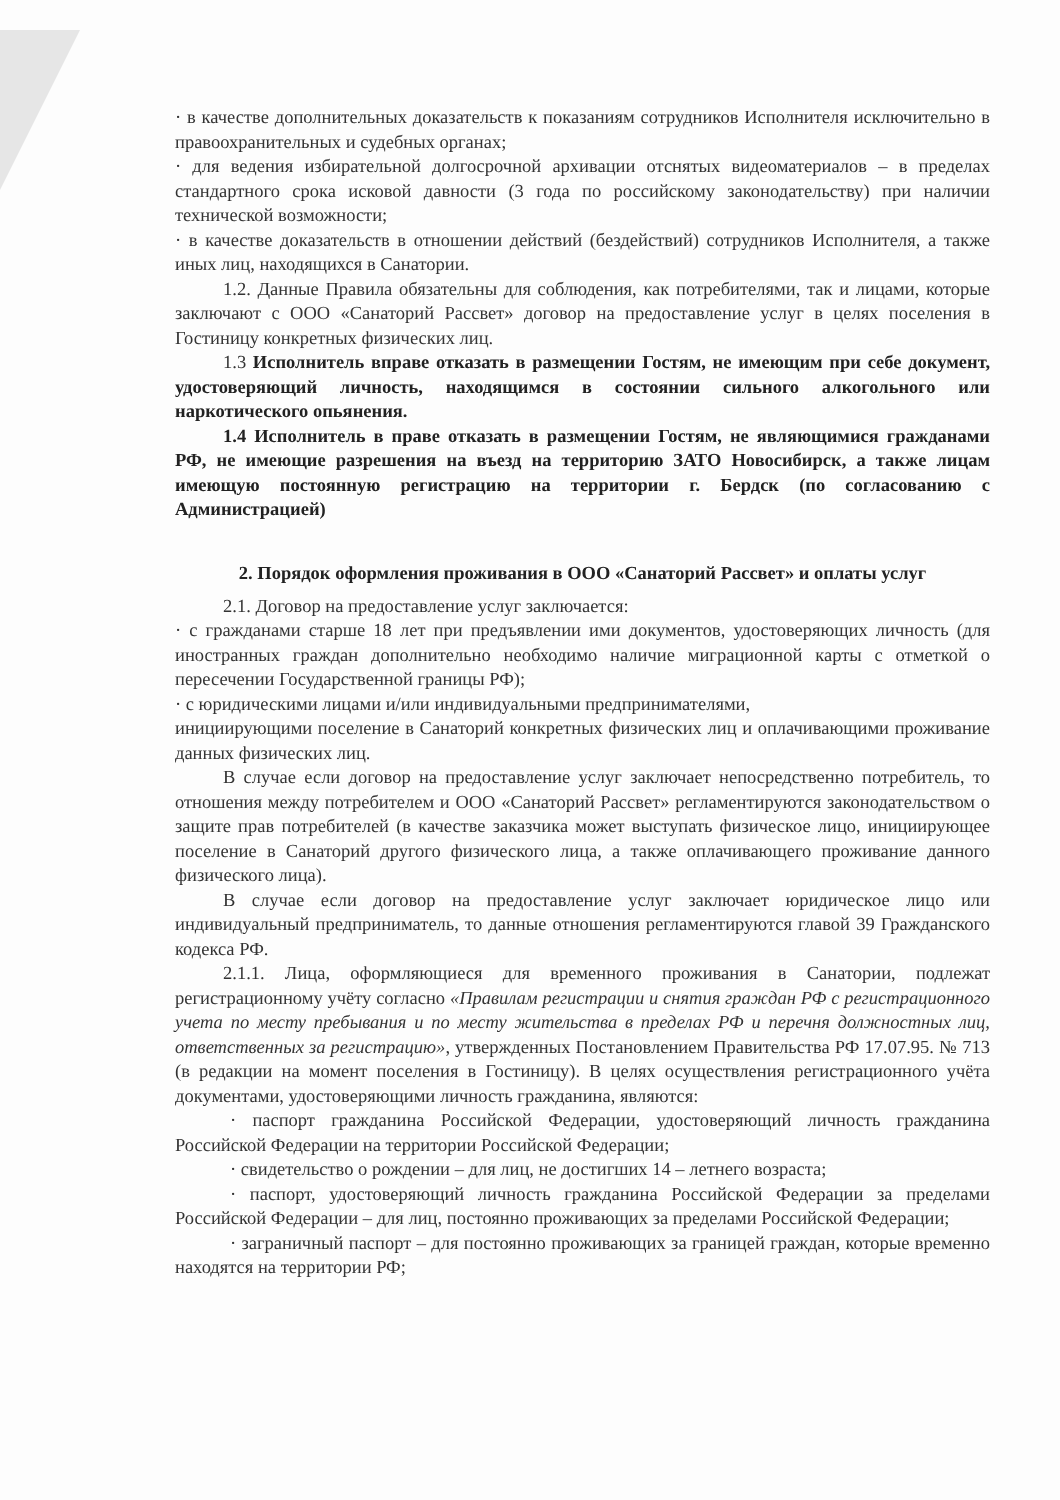· в качестве дополнительных доказательств к показаниям сотрудников Исполнителя исключительно в правоохранительных и судебных органах;
· для ведения избирательной долгосрочной архивации отснятых видеоматериалов – в пределах стандартного срока исковой давности (3 года по российскому законодательству) при наличии технической возможности;
· в качестве доказательств в отношении действий (бездействий) сотрудников Исполнителя, а также иных лиц, находящихся в Санатории.
1.2. Данные Правила обязательны для соблюдения, как потребителями, так и лицами, которые заключают с ООО «Санаторий Рассвет» договор на предоставление услуг в целях поселения в Гостиницу конкретных физических лиц.
1.3 Исполнитель вправе отказать в размещении Гостям, не имеющим при себе документ, удостоверяющий личность, находящимся в состоянии сильного алкогольного или наркотического опьянения.
1.4 Исполнитель в праве отказать в размещении Гостям, не являющимися гражданами РФ, не имеющие разрешения на въезд на территорию ЗАТО Новосибирск, а также лицам имеющую постоянную регистрацию на территории г. Бердск (по согласованию с Администрацией)
2. Порядок оформления проживания в ООО «Санаторий Рассвет» и оплаты услуг
2.1. Договор на предоставление услуг заключается:
· с гражданами старше 18 лет при предъявлении ими документов, удостоверяющих личность (для иностранных граждан дополнительно необходимо наличие миграционной карты с отметкой о пересечении Государственной границы РФ);
· с юридическими лицами и/или индивидуальными предпринимателями,
инициирующими поселение в Санаторий конкретных физических лиц и оплачивающими проживание данных физических лиц.
В случае если договор на предоставление услуг заключает непосредственно потребитель, то отношения между потребителем и ООО «Санаторий Рассвет» регламентируются законодательством о защите прав потребителей (в качестве заказчика может выступать физическое лицо, инициирующее поселение в Санаторий другого физического лица, а также оплачивающего проживание данного физического лица).
В случае если договор на предоставление услуг заключает юридическое лицо или индивидуальный предприниматель, то данные отношения регламентируются главой 39 Гражданского кодекса РФ.
2.1.1. Лица, оформляющиеся для временного проживания в Санатории, подлежат регистрационному учёту согласно «Правилам регистрации и снятия граждан РФ с регистрационного учета по месту пребывания и по месту жительства в пределах РФ и перечня должностных лиц, ответственных за регистрацию», утвержденных Постановлением Правительства РФ 17.07.95. № 713 (в редакции на момент поселения в Гостиницу). В целях осуществления регистрационного учёта документами, удостоверяющими личность гражданина, являются:
· паспорт гражданина Российской Федерации, удостоверяющий личность гражданина Российской Федерации на территории Российской Федерации;
· свидетельство о рождении – для лиц, не достигших 14 – летнего возраста;
· паспорт, удостоверяющий личность гражданина Российской Федерации за пределами Российской Федерации – для лиц, постоянно проживающих за пределами Российской Федерации;
· заграничный паспорт – для постоянно проживающих за границей граждан, которые временно находятся на территории РФ;